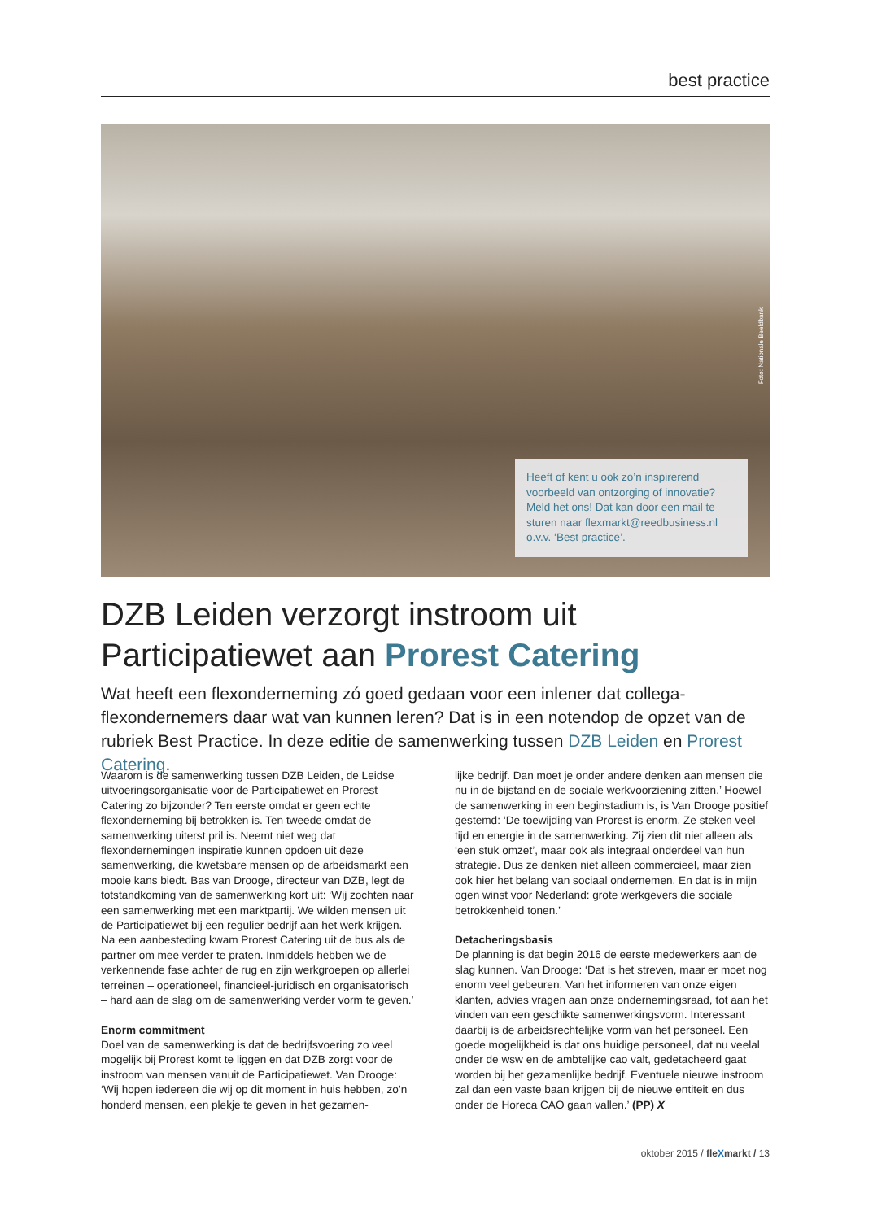best practice
Foto: Nationale Beeldbank
Heeft of kent u ook zo’n inspirerend voorbeeld van ontzorging of innovatie? Meld het ons! Dat kan door een mail te sturen naar flexmarkt@reedbusiness.nl o.v.v. ‘Best practice’.
DZB Leiden verzorgt instroom uit Participatiewet aan Prorest Catering
Wat heeft een flexonderneming zó goed gedaan voor een inlener dat collega-flexondernemers daar wat van kunnen leren? Dat is in een notendop de opzet van de rubriek Best Practice. In deze editie de samenwerking tussen DZB Leiden en Prorest Catering.
Waarom is de samenwerking tussen DZB Leiden, de Leidse uitvoeringsorganisatie voor de Participatiewet en Prorest Catering zo bijzonder? Ten eerste omdat er geen echte flexonderneming bij betrokken is. Ten tweede omdat de samenwerking uiterst pril is. Neemt niet weg dat flexondernemingen inspiratie kunnen opdoen uit deze samenwerking, die kwetsbare mensen op de arbeidsmarkt een mooie kans biedt. Bas van Drooge, directeur van DZB, legt de totstandkoming van de samenwerking kort uit: ‘Wij zochten naar een samenwerking met een marktpartij. We wilden mensen uit de Participatiewet bij een regulier bedrijf aan het werk krijgen. Na een aanbesteding kwam Prorest Catering uit de bus als de partner om mee verder te praten. Inmiddels hebben we de verkennende fase achter de rug en zijn werkgroepen op allerlei terreinen – operationeel, financieel-juridisch en organisatorisch – hard aan de slag om de samenwerking verder vorm te geven.’
Enorm commitment
Doel van de samenwerking is dat de bedrijfsvoering zo veel mogelijk bij Prorest komt te liggen en dat DZB zorgt voor de instroom van mensen vanuit de Participatiewet. Van Drooge: ‘Wij hopen iedereen die wij op dit moment in huis hebben, zo’n honderd mensen, een plekje te geven in het gezamen-
lijke bedrijf. Dan moet je onder andere denken aan mensen die nu in de bijstand en de sociale werkvoorziening zitten.’ Hoewel de samenwerking in een beginstadium is, is Van Drooge positief gestemd: ‘De toewijding van Prorest is enorm. Ze steken veel tijd en energie in de samenwerking. Zij zien dit niet alleen als ‘een stuk omzet’, maar ook als integraal onderdeel van hun strategie. Dus ze denken niet alleen commercieel, maar zien ook hier het belang van sociaal ondernemen. En dat is in mijn ogen winst voor Nederland: grote werkgevers die sociale betrokkenheid tonen.’
Detacheringsbasis
De planning is dat begin 2016 de eerste medewerkers aan de slag kunnen. Van Drooge: ‘Dat is het streven, maar er moet nog enorm veel gebeuren. Van het informeren van onze eigen klanten, advies vragen aan onze ondernemingsraad, tot aan het vinden van een geschikte samenwerkingsvorm. Interessant daarbij is de arbeidsrechtelijke vorm van het personeel. Een goede mogelijkheid is dat ons huidige personeel, dat nu veelal onder de wsw en de ambtelijke cao valt, gedetacheerd gaat worden bij het gezamenlijke bedrijf. Eventuele nieuwe instroom zal dan een vaste baan krijgen bij de nieuwe entiteit en dus onder de Horeca CAO gaan vallen.’ (PP) X
oktober 2015 / fleXmarkt / 13